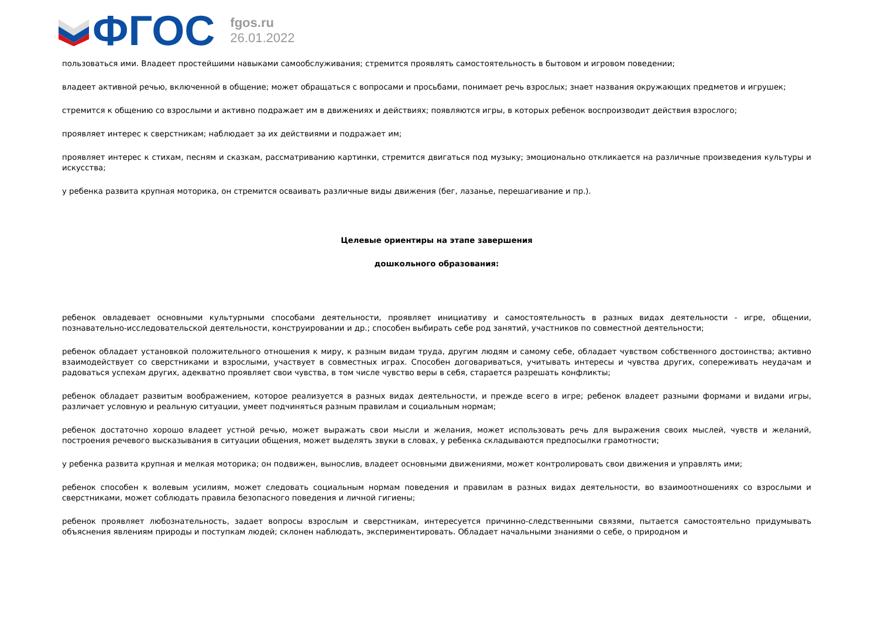ФГОС
fgos.ru
26.01.2022
пользоваться ими. Владеет простейшими навыками самообслуживания; стремится проявлять самостоятельность в бытовом и игровом поведении;
владеет активной речью, включенной в общение; может обращаться с вопросами и просьбами, понимает речь взрослых; знает названия окружающих предметов и игрушек;
стремится к общению со взрослыми и активно подражает им в движениях и действиях; появляются игры, в которых ребенок воспроизводит действия взрослого;
проявляет интерес к сверстникам; наблюдает за их действиями и подражает им;
проявляет интерес к стихам, песням и сказкам, рассматриванию картинки, стремится двигаться под музыку; эмоционально откликается на различные произведения культуры и искусства;
у ребенка развита крупная моторика, он стремится осваивать различные виды движения (бег, лазанье, перешагивание и пр.).
Целевые ориентиры на этапе завершения
дошкольного образования:
ребенок овладевает основными культурными способами деятельности, проявляет инициативу и самостоятельность в разных видах деятельности - игре, общении, познавательно-исследовательской деятельности, конструировании и др.; способен выбирать себе род занятий, участников по совместной деятельности;
ребенок обладает установкой положительного отношения к миру, к разным видам труда, другим людям и самому себе, обладает чувством собственного достоинства; активно взаимодействует со сверстниками и взрослыми, участвует в совместных играх. Способен договариваться, учитывать интересы и чувства других, сопереживать неудачам и радоваться успехам других, адекватно проявляет свои чувства, в том числе чувство веры в себя, старается разрешать конфликты;
ребенок обладает развитым воображением, которое реализуется в разных видах деятельности, и прежде всего в игре; ребенок владеет разными формами и видами игры, различает условную и реальную ситуации, умеет подчиняться разным правилам и социальным нормам;
ребенок достаточно хорошо владеет устной речью, может выражать свои мысли и желания, может использовать речь для выражения своих мыслей, чувств и желаний, построения речевого высказывания в ситуации общения, может выделять звуки в словах, у ребенка складываются предпосылки грамотности;
у ребенка развита крупная и мелкая моторика; он подвижен, вынослив, владеет основными движениями, может контролировать свои движения и управлять ими;
ребенок способен к волевым усилиям, может следовать социальным нормам поведения и правилам в разных видах деятельности, во взаимоотношениях со взрослыми и сверстниками, может соблюдать правила безопасного поведения и личной гигиены;
ребенок проявляет любознательность, задает вопросы взрослым и сверстникам, интересуется причинно-следственными связями, пытается самостоятельно придумывать объяснения явлениям природы и поступкам людей; склонен наблюдать, экспериментировать. Обладает начальными знаниями о себе, о природном и